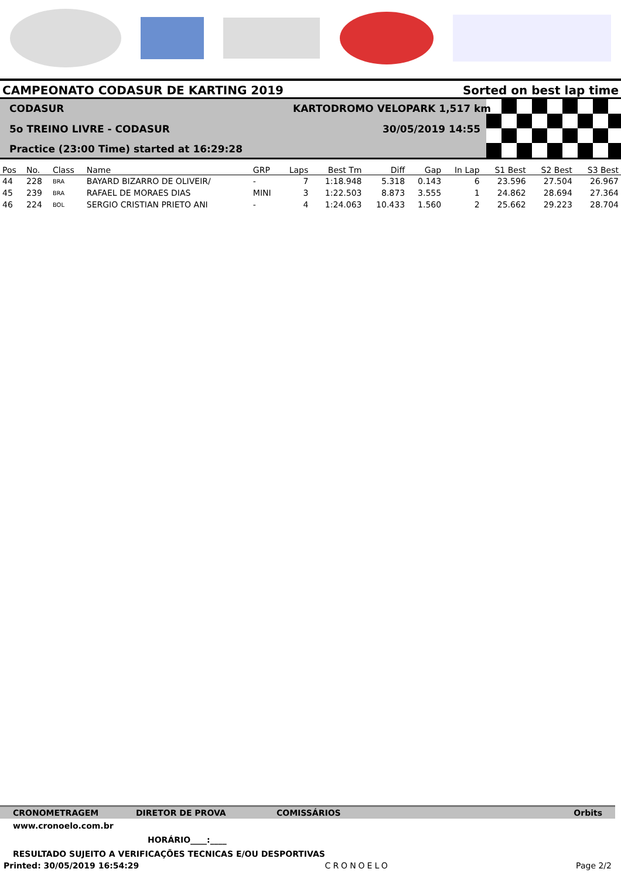CAMPEONATO CODASUR DE KARTING 2019 Sorted on best lap time
CODASUR KARTODROMO VELOPARK 1,517 km
5o TREINO LIVRE - CODASUR 30/05/2019 14:55
Practice (23:00 Time) started at 16:29:28
| Pos | No. | Class | Name | GRP | Laps | Best Tm | Diff | Gap | In Lap | S1 Best | S2 Best | S3 Best |
| --- | --- | --- | --- | --- | --- | --- | --- | --- | --- | --- | --- | --- |
| 44 | 228 | BRA | BAYARD BIZARRO DE OLIVEIR/ | - | 7 | 1:18.948 | 5.318 | 0.143 | 6 | 23.596 | 27.504 | 26.967 |
| 45 | 239 | BRA | RAFAEL DE MORAES DIAS | MINI | 3 | 1:22.503 | 8.873 | 3.555 | 1 | 24.862 | 28.694 | 27.364 |
| 46 | 224 | BOL | SERGIO CRISTIAN PRIETO ANI | - | 4 | 1:24.063 | 10.433 | 1.560 | 2 | 25.662 | 29.223 | 28.704 |
CRONOMETRAGEM DIRETOR DE PROVA COMISSÁRIOS Orbits
www.cronoelo.com.br
HORÁRIO____:____
RESULTADO SUJEITO A VERIFICAÇÕES TECNICAS E/OU DESPORTIVAS
Printed: 30/05/2019 16:54:29 CRONOELO Page 2/2